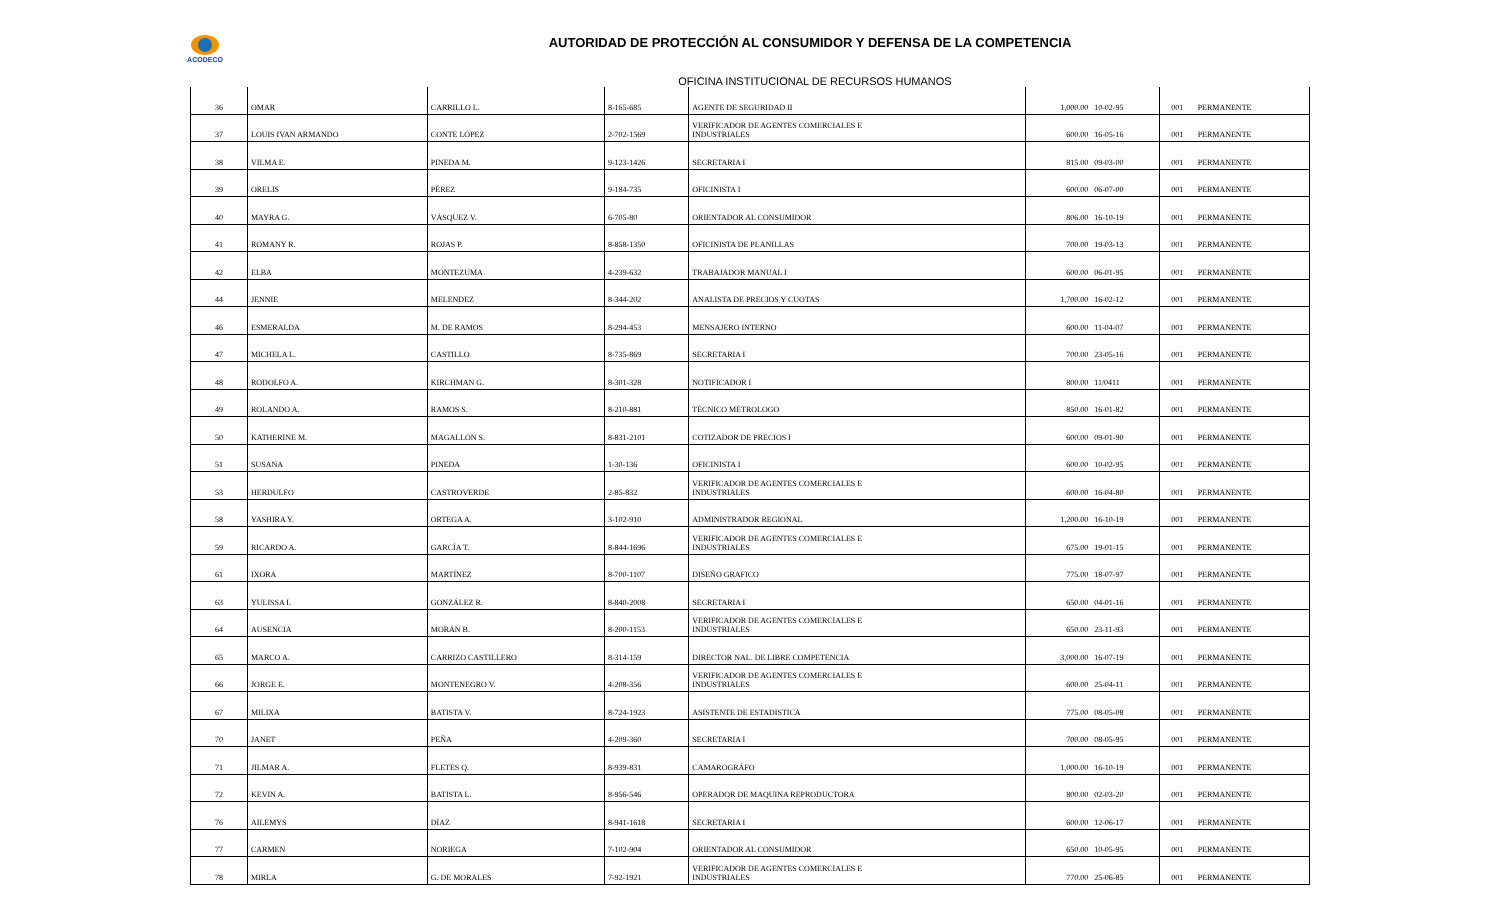ACODECO
AUTORIDAD DE PROTECCIÓN AL CONSUMIDOR Y DEFENSA DE LA COMPETENCIA
OFICINA INSTITUCIONAL DE RECURSOS HUMANOS
| 36 | OMAR | CARRILLO L. | 8-165-685 | AGENTE DE SEGURIDAD II | 1,000.00 | 10-02-95 | 001 | PERMANENTE |
| 37 | LOUIS IVAN ARMANDO | CONTE LÓPEZ | 2-702-1569 | VERIFICADOR DE AGENTES COMERCIALES E INDUSTRIALES | 600.00 | 16-05-16 | 001 | PERMANENTE |
| 38 | VILMA E. | PINEDA M. | 9-123-1426 | SECRETARIA I | 815.00 | 09-03-00 | 001 | PERMANENTE |
| 39 | ORELIS | PÉREZ | 9-184-735 | OFICINISTA I | 600.00 | 06-07-00 | 001 | PERMANENTE |
| 40 | MAYRA G. | VÁSQUEZ V. | 6-705-80 | ORIENTADOR AL CONSUMIDOR | 806.00 | 16-10-19 | 001 | PERMANENTE |
| 41 | ROMANY R. | ROJAS P. | 8-858-1350 | OFICINISTA DE PLANILLAS | 700.00 | 19-03-13 | 001 | PERMANENTE |
| 42 | ELBA | MONTEZUMA | 4-239-632 | TRABAJADOR MANUAL I | 600.00 | 06-01-95 | 001 | PERMANENTE |
| 44 | JENNIE | MELENDEZ | 8-344-202 | ANALISTA DE PRECIOS Y CUOTAS | 1,700.00 | 16-02-12 | 001 | PERMANENTE |
| 46 | ESMERALDA | M. DE RAMOS | 8-294-453 | MENSAJERO INTERNO | 600.00 | 11-04-07 | 001 | PERMANENTE |
| 47 | MICHELA L. | CASTILLO | 8-735-869 | SECRETARIA I | 700.00 | 23-05-16 | 001 | PERMANENTE |
| 48 | RODOLFO A. | KIRCHMAN G. | 8-301-328 | NOTIFICADOR I | 800.00 | 11/0411 | 001 | PERMANENTE |
| 49 | ROLANDO A. | RAMOS S. | 8-210-881 | TÉCNICO MÉTROLOGO | 850.00 | 16-01-82 | 001 | PERMANENTE |
| 50 | KATHERINE M. | MAGALLÓN S. | 8-831-2101 | COTIZADOR DE PRECIOS I | 600.00 | 09-01-90 | 001 | PERMANENTE |
| 51 | SUSANA | PINEDA | 1-30-136 | OFICINISTA I | 600.00 | 10-02-95 | 001 | PERMANENTE |
| 53 | HERDULFO | CASTROVERDE | 2-85-832 | VERIFICADOR DE AGENTES COMERCIALES E INDUSTRIALES | 600.00 | 16-04-80 | 001 | PERMANENTE |
| 58 | YASHIRA Y. | ORTEGA A. | 3-102-910 | ADMINISTRADOR REGIONAL | 1,200.00 | 16-10-19 | 001 | PERMANENTE |
| 59 | RICARDO A. | GARCÍA T. | 8-844-1696 | VERIFICADOR DE AGENTES COMERCIALES E INDUSTRIALES | 675.00 | 19-01-15 | 001 | PERMANENTE |
| 61 | IXORA | MARTÍNEZ | 8-700-1107 | DISEÑO GRAFICO | 775.00 | 18-07-97 | 001 | PERMANENTE |
| 63 | YULISSA I. | GONZÁLEZ R. | 8-840-2008 | SECRETARIA I | 650.00 | 04-01-16 | 001 | PERMANENTE |
| 64 | AUSENCIA | MORÁN B. | 8-200-1153 | VERIFICADOR DE AGENTES COMERCIALES E INDUSTRIALES | 650.00 | 23-11-93 | 001 | PERMANENTE |
| 65 | MARCO A. | CARRIZO CASTILLERO | 8-314-159 | DIRECTOR NAL. DE LIBRE COMPETENCIA | 3,000.00 | 16-07-19 | 001 | PERMANENTE |
| 66 | JORGE E. | MONTENEGRO V. | 4-208-356 | VERIFICADOR DE AGENTES COMERCIALES E INDUSTRIALES | 600.00 | 25-04-11 | 001 | PERMANENTE |
| 67 | MILIXA | BATISTA V. | 8-724-1923 | ASISTENTE DE ESTADISTICA | 775.00 | 08-05-08 | 001 | PERMANENTE |
| 70 | JANET | PEÑA | 4-209-360 | SECRETARIA I | 700.00 | 08-05-95 | 001 | PERMANENTE |
| 71 | JILMAR A. | FLETES Q. | 8-939-831 | CAMAROGRÁFO | 1,000.00 | 16-10-19 | 001 | PERMANENTE |
| 72 | KEVIN A. | BATISTA L. | 8-956-546 | OPERADOR DE MAQUINA REPRODUCTORA | 800.00 | 02-03-20 | 001 | PERMANENTE |
| 76 | AILEMYS | DÍAZ | 8-941-1618 | SECRETARIA I | 600.00 | 12-06-17 | 001 | PERMANENTE |
| 77 | CARMEN | NORIEGA | 7-102-904 | ORIENTADOR AL CONSUMIDOR | 650.00 | 10-05-95 | 001 | PERMANENTE |
| 78 | MIRLA | G. DE MORALES | 7-92-1921 | VERIFICADOR DE AGENTES COMERCIALES E INDUSTRIALES | 770.00 | 25-06-85 | 001 | PERMANENTE |